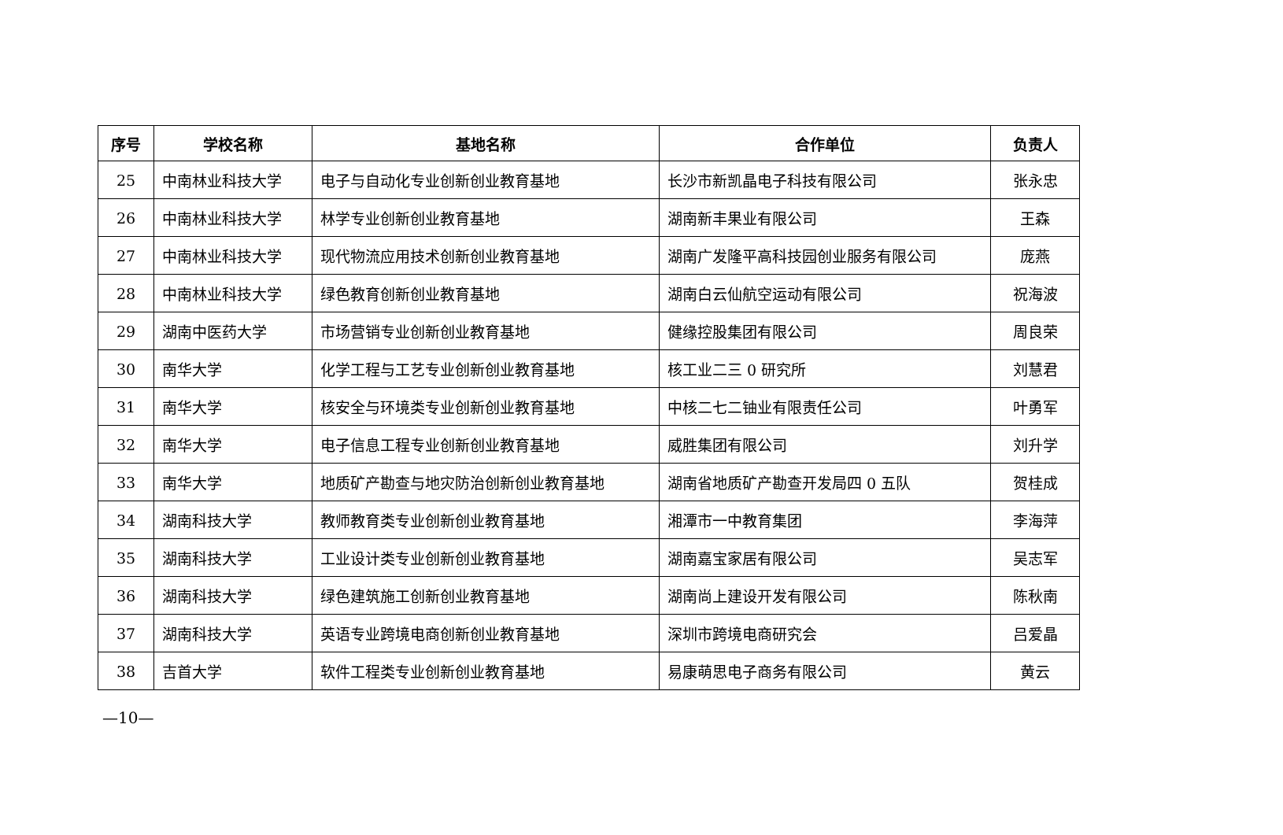| 序号 | 学校名称 | 基地名称 | 合作单位 | 负责人 |
| --- | --- | --- | --- | --- |
| 25 | 中南林业科技大学 | 电子与自动化专业创新创业教育基地 | 长沙市新凯晶电子科技有限公司 | 张永忠 |
| 26 | 中南林业科技大学 | 林学专业创新创业教育基地 | 湖南新丰果业有限公司 | 王森 |
| 27 | 中南林业科技大学 | 现代物流应用技术创新创业教育基地 | 湖南广发隆平高科技园创业服务有限公司 | 庞燕 |
| 28 | 中南林业科技大学 | 绿色教育创新创业教育基地 | 湖南白云仙航空运动有限公司 | 祝海波 |
| 29 | 湖南中医药大学 | 市场营销专业创新创业教育基地 | 健缘控股集团有限公司 | 周良荣 |
| 30 | 南华大学 | 化学工程与工艺专业创新创业教育基地 | 核工业二三 0 研究所 | 刘慧君 |
| 31 | 南华大学 | 核安全与环境类专业创新创业教育基地 | 中核二七二铀业有限责任公司 | 叶勇军 |
| 32 | 南华大学 | 电子信息工程专业创新创业教育基地 | 威胜集团有限公司 | 刘升学 |
| 33 | 南华大学 | 地质矿产勘查与地灾防治创新创业教育基地 | 湖南省地质矿产勘查开发局四 0 五队 | 贺桂成 |
| 34 | 湖南科技大学 | 教师教育类专业创新创业教育基地 | 湘潭市一中教育集团 | 李海萍 |
| 35 | 湖南科技大学 | 工业设计类专业创新创业教育基地 | 湖南嘉宝家居有限公司 | 吴志军 |
| 36 | 湖南科技大学 | 绿色建筑施工创新创业教育基地 | 湖南尚上建设开发有限公司 | 陈秋南 |
| 37 | 湖南科技大学 | 英语专业跨境电商创新创业教育基地 | 深圳市跨境电商研究会 | 吕爱晶 |
| 38 | 吉首大学 | 软件工程类专业创新创业教育基地 | 易康萌思电子商务有限公司 | 黄云 |
—10—